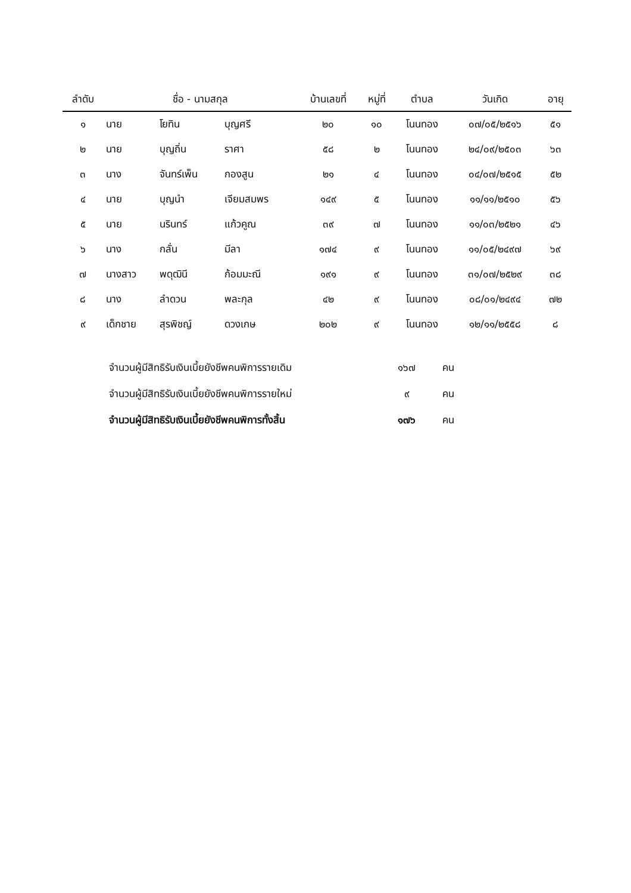| ลำดับ | ชื่อ - นามสกุล | | | บ้านเลขที่ | หมู่ที่ | ตำบล | วันเกิด | อายุ |
| --- | --- | --- | --- | --- | --- | --- | --- | --- |
| ๑ | นาย | โยทิน | บุญศรี | ๒๐ | ๑๐ | โนนทอง | ๐๗/๐๕/๒๕๑๖ | ๕๑ |
| ๒ | นาย | บุญถิ่น | ราศา | ๕๘ | ๒ | โนนทอง | ๒๔/๐๙/๒๕๐๓ | ๖๓ |
| ๓ | นาง | จันทร์เพ็น | กองสูน | ๒๑ | ๔ | โนนทอง | ๐๔/๐๗/๒๕๑๕ | ๕๒ |
| ๔ | นาย | บุญนำ | เจียมสมพร | ๑๔๙ | ๕ | โนนทอง | ๑๑/๑๑/๒๕๑๐ | ๕๖ |
| ๕ | นาย | นรินทร์ | แก้วคูณ | ๓๙ | ๗ | โนนทอง | ๑๑/๐๓/๒๕๒๑ | ๔๖ |
| ๖ | นาง | กลั่น | มีลา | ๑๗๔ | ๙ | โนนทอง | ๑๑/๐๕/๒๔๙๗ | ๖๙ |
| ๗ | นางสาว | พดุฒินี | ก้อมมะณี | ๑๙๑ | ๙ | โนนทอง | ๓๑/๐๗/๒๕๒๙ | ๓๘ |
| ๘ | นาง | ลำดวน | พละกุล | ๔๒ | ๙ | โนนทอง | ๐๘/๐๑/๒๔๙๔ | ๗๒ |
| ๙ | เด็กชาย | สุรพิชญ์ | ดวงเกษ | ๒๐๒ | ๙ | โนนทอง | ๑๒/๑๑/๒๕๕๘ | ๘ |
จำนวนผู้มีสิทธิรับเงินเบี้ยยังชีพคนพิการรายเดิม ๑๖๗ คน
จำนวนผู้มีสิทธิรับเงินเบี้ยยังชีพคนพิการรายใหม่ ๙ คน
จำนวนผู้มีสิทธิรับเงินเบี้ยยังชีพคนพิการทั้งสิ้น ๑๗๖ คน